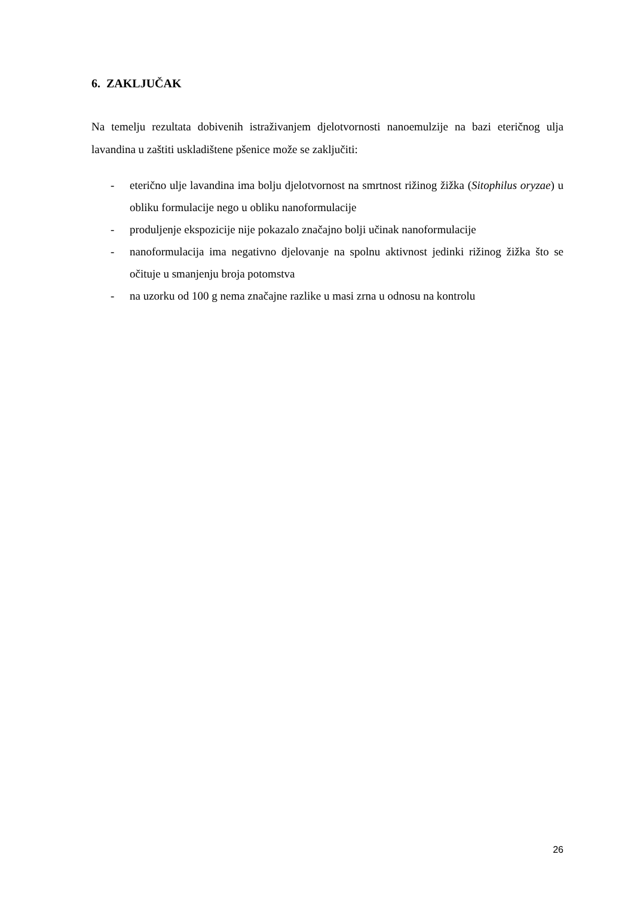6. ZAKLJUČAK
Na temelju rezultata dobivenih istraživanjem djelotvornosti nanoemulzije na bazi eteričnog ulja lavandina u zaštiti uskladištene pšenice može se zaključiti:
- eterično ulje lavandina ima bolju djelotvornost na smrtnost rižinog žižka (Sitophilus oryzae) u obliku formulacije nego u obliku nanoformulacije
- produljenje ekspozicije nije pokazalo značajno bolji učinak nanoformulacije
- nanoformulacija ima negativno djelovanje na spolnu aktivnost jedinki rižinog žižka što se očituje u smanjenju broja potomstva
- na uzorku od 100 g nema značajne razlike u masi zrna u odnosu na kontrolu
26